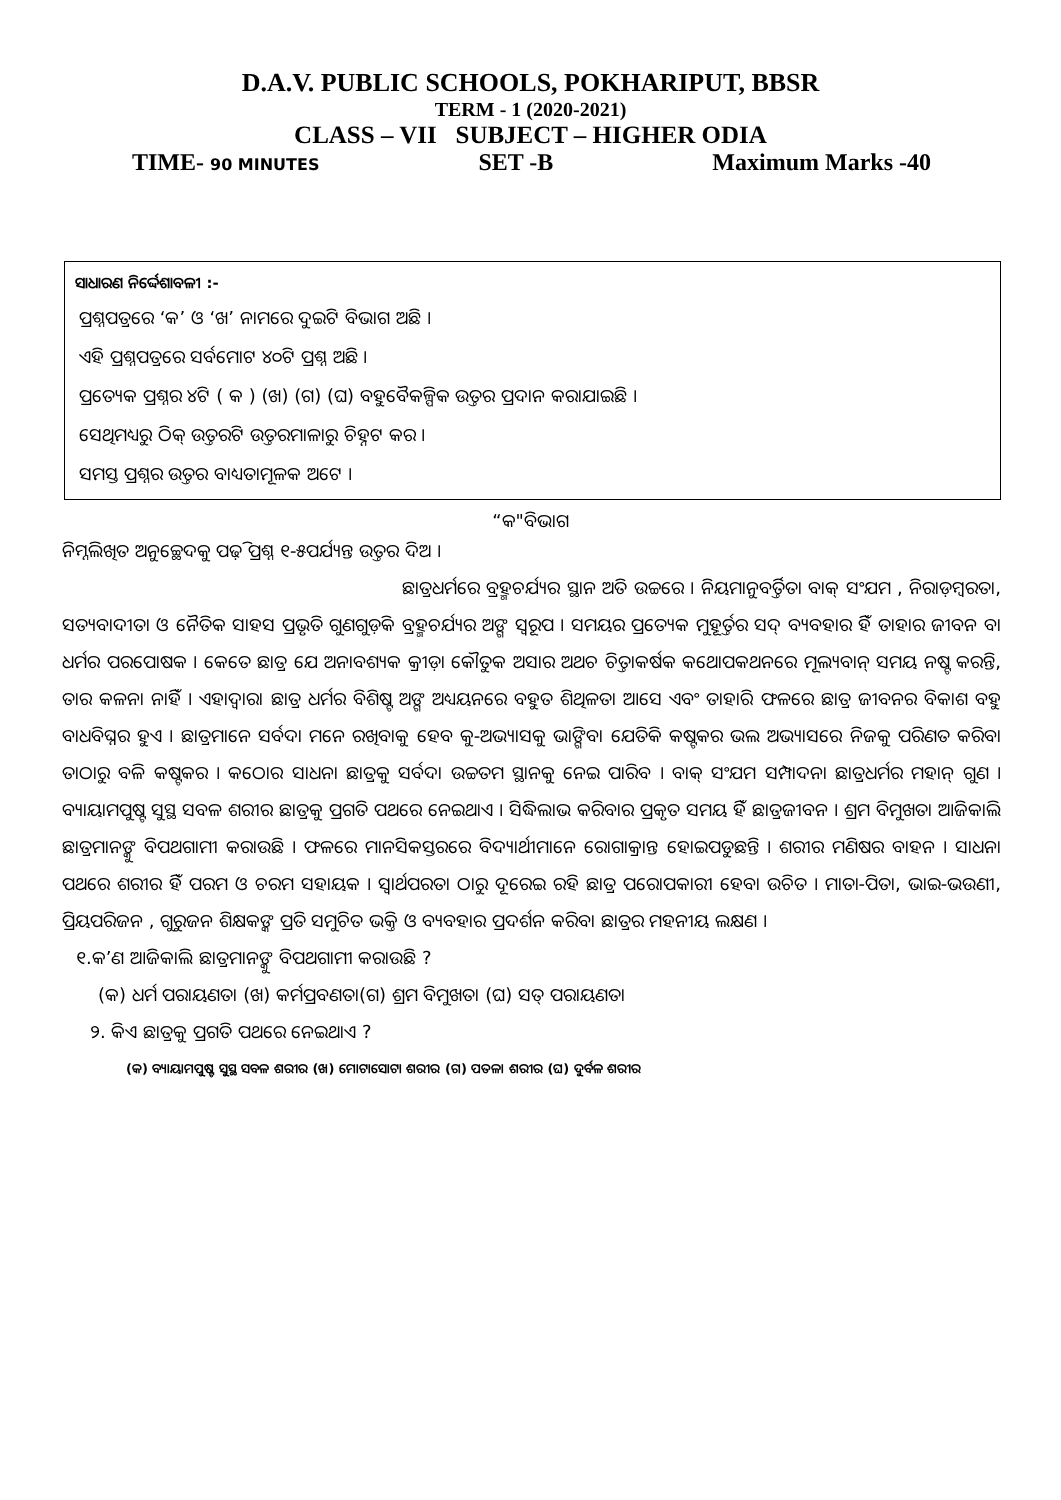D.A.V. PUBLIC SCHOOLS, POKHARIPUT, BBSR
TERM - 1 (2020-2021)
CLASS – VII SUBJECT – HIGHER ODIA
TIME- 90 MINUTES SET -B Maximum Marks -40
ସାଧାରଣ ନିର୍ଦ୍ଦେଶାବଳୀ :-
ପ୍ରଶ୍ନପତ୍ରରେ ‘କ’ ଓ ‘ଖ’ ନାମରେ ଦୁଇଟି ବିଭାଗ ଅଛି ।
ଏହି ପ୍ରଶ୍ନପତ୍ରରେ ସର୍ବମୋଟ ୪୦ଟି ପ୍ରଶ୍ନ ଅଛି ।
ପ୍ରତ୍ୟେକ ପ୍ରଶ୍ନର ୪ଟି ( କ ) (ଖ) (ଗ) (ଘ) ବହୁବୈକଳ୍ପିକ ଉତ୍ତର ପ୍ରଦାନ କରାଯାଇଛି ।
ସେଥିମଧ୍ୟରୁ ଠିକ୍ ଉତ୍ତରଟି ଉତ୍ତରମାଳାରୁ ଚିହ୍ନଟ କର ।
ସମସ୍ତ ପ୍ରଶ୍ନର ଉତ୍ତର ବାଧ୍ୟତାମୂଳକ ଅଟେ ।
“କ"ବିଭାଗ
ନିମ୍ନଲିଖିତ ଅନୁଚ୍ଛେଦକୁ ପଢ଼ି ପ୍ରଶ୍ନ ୧-୫ପର୍ଯ୍ୟନ୍ତ ଉତ୍ତର ଦିଅ ।
ଛାତ୍ରଧର୍ମରେ ବ୍ରହ୍ମଚର୍ଯ୍ୟର ସ୍ଥାନ ଅତି ଉଚ୍ଚରେ । ନିୟମାନୁବର୍ତ୍ତିତା ବାକ୍ ସଂଯମ , ନିରାଡ଼ମ୍ବରତା, ସତ୍ୟବାଦୀତା ଓ ନୈତିକ ସାହସ ପ୍ରଭୃତି ଗୁଣଗୁଡ଼ିକ ବ୍ରହ୍ମଚର୍ଯ୍ୟର ଅଙ୍ଗ ସ୍ୱରୂପ । ସମୟର ପ୍ରତ୍ୟେକ ମୁହୂର୍ତ୍ତର ସଦ୍ ବ୍ୟବହାର ହିଁ ତାହାର ଜୀବନ ବା ଧର୍ମର ପରପୋଷକ । କେତେ ଛାତ୍ର ଯେ ଅନାବଶ୍ୟକ କ୍ରୀଡ଼ା କୌତୁକ ଅସାର ଅଥଚ ଚିତ୍ତାକର୍ଷକ କଥୋପକଥନରେ ମୂଲ୍ୟବାନ୍ ସମୟ ନଷ୍ଟ କରନ୍ତି, ତାର କଳନା ନାହିଁ । ଏହାଦ୍ୱାରା ଛାତ୍ର ଧର୍ମର ବିଶିଷ୍ଟ ଅଙ୍ଗ ଅଧ୍ୟୟନରେ ବହୁତ ଶିଥିଳତା ଆସେ ଏବଂ ତାହାରି ଫଳରେ ଛାତ୍ର ଜୀବନର ବିକାଶ ବହୁ ବାଧବିଘ୍ନର ହୁଏ । ଛାତ୍ରମାନେ ସର୍ବଦା ମନେ ରଖିବାକୁ ହେବ କୁ-ଅଭ୍ୟାସକୁ ଭାଙ୍ଗିବା ଯେତିକି କଷ୍ଟକର ଭଲ ଅଭ୍ୟାସରେ ନିଜକୁ ପରିଣତ କରିବା ତାଠାରୁ ବଳି କଷ୍ଟକର । କଠୋର ସାଧନା ଛାତ୍ରକୁ ସର୍ବଦା ଉଚ୍ଚତମ ସ୍ଥାନକୁ ନେଇ ପାରିବ । ବାକ୍ ସଂଯମ ସମ୍ପାଦନା ଛାତ୍ରଧର୍ମର ମହାନ୍ ଗୁଣ । ବ୍ୟାୟାମପୁଷ୍ଟ ସୁସ୍ଥ ସବଳ ଶରୀର ଛାତ୍ରକୁ ପ୍ରଗତି ପଥରେ ନେଇଥାଏ । ସିଦ୍ଧିଲାଭ କରିବାର ପ୍ରକୃତ ସମୟ ହିଁ ଛାତ୍ରଜୀବନ । ଶ୍ରମ ବିମୁଖତା ଆଜିକାଲି ଛାତ୍ରମାନଙ୍କୁ ବିପଥଗାମୀ କରାଉଛି । ଫଳରେ ମାନସିକସ୍ତରରେ ବିଦ୍ୟାର୍ଥୀମାନେ ରୋଗାକ୍ରାନ୍ତ ହୋଇପଡୁଛନ୍ତି । ଶରୀର ମଣିଷର ବାହନ । ସାଧନା ପଥରେ ଶରୀର ହିଁ ପରମ ଓ ଚରମ ସହାୟକ । ସ୍ୱାର୍ଥପରତା ଠାରୁ ଦୂରେଇ ରହି ଛାତ୍ର ପରୋପକାରୀ ହେବା ଉଚିତ । ମାତା-ପିତା, ଭାଇ-ଭଉଣୀ, ପ୍ରିୟପରିଜନ , ଗୁରୁଜନ ଶିକ୍ଷକଙ୍କ ପ୍ରତି ସମୁଚିତ ଭକ୍ତି ଓ ବ୍ୟବହାର ପ୍ରଦର୍ଶନ କରିବା ଛାତ୍ରର ମହନୀୟ ଲକ୍ଷଣ ।
୧.କ’ଣ ଆଜିକାଲି ଛାତ୍ରମାନଙ୍କୁ ବିପଥଗାମୀ କରାଉଛି ?
(କ) ଧର୍ମ ପରାୟଣତା (ଖ) କର୍ମପ୍ରବଣତା(ଗ) ଶ୍ରମ ବିମୁଖତା (ଘ) ସତ୍ ପରାୟଣତା
୨. କିଏ ଛାତ୍ରକୁ ପ୍ରଗତି ପଥରେ ନେଇଥାଏ ?
(କ) ବ୍ୟାୟାମପୁଷ୍ଟ ସୁସ୍ଥ ସବଳ ଶରୀର (ଖ) ମୋଟାସୋଟା ଶରୀର (ଗ) ପତଳା ଶରୀର (ଘ) ଦୁର୍ବଳ ଶରୀର